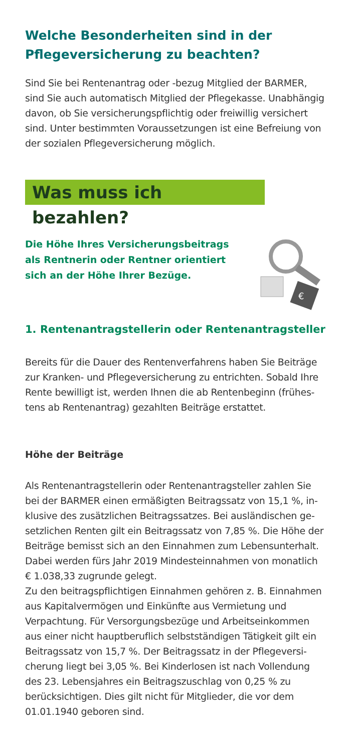Welche Besonderheiten sind in der Pflegeversicherung zu beachten?
Sind Sie bei Rentenantrag oder -bezug Mitglied der BARMER, sind Sie auch automatisch Mitglied der Pflegekasse. Unabhängig davon, ob Sie versicherungspflichtig oder freiwillig versichert sind. Unter bestimmten Voraussetzungen ist eine Befreiung von der sozialen Pflegeversicherung möglich.
Was muss ich bezahlen?
Die Höhe Ihres Versicherungsbeitrags als Rentnerin oder Rentner orientiert sich an der Höhe Ihrer Bezüge.
€
1. Rentenantragstellerin oder Rentenantragsteller
Bereits für die Dauer des Rentenverfahrens haben Sie Beiträge zur Kranken- und Pflegeversicherung zu entrichten. Sobald Ihre Rente bewilligt ist, werden Ihnen die ab Rentenbeginn (frühes­tens ab Rentenantrag) gezahlten Beiträge erstattet.
Höhe der Beiträge
Als Rentenantragstellerin oder Rentenantragsteller zahlen Sie bei der BARMER einen ermäßigten Beitragssatz von 15,1 %, in­klusive des zusätzlichen Beitragssatzes. Bei ausländischen ge­setzlichen Renten gilt ein Beitragssatz von 7,85 %. Die Höhe der Beiträge bemisst sich an den Einnahmen zum Lebensun­terhalt. Dabei werden fürs Jahr 2019 Mindesteinnahmen von monatlich € 1.038,33 zugrunde gelegt.
Zu den beitragspflichtigen Einnahmen gehören z. B. Einnahmen aus Kapitalvermögen und Einkünfte aus Vermietung und Verpachtung. Für Versorgungsbezüge und Arbeitseinkommen aus einer nicht hauptberuflich selbstständigen Tätigkeit gilt ein Beitragssatz von 15,7 %. Der Beitragssatz in der Pflegeversi­cherung liegt bei 3,05 %. Bei Kinderlosen ist nach Vollendung des 23. Lebensjahres ein Beitragszuschlag von 0,25 % zu berücksichtigen. Dies gilt nicht für Mitglieder, die vor dem 01.01.1940 geboren sind.